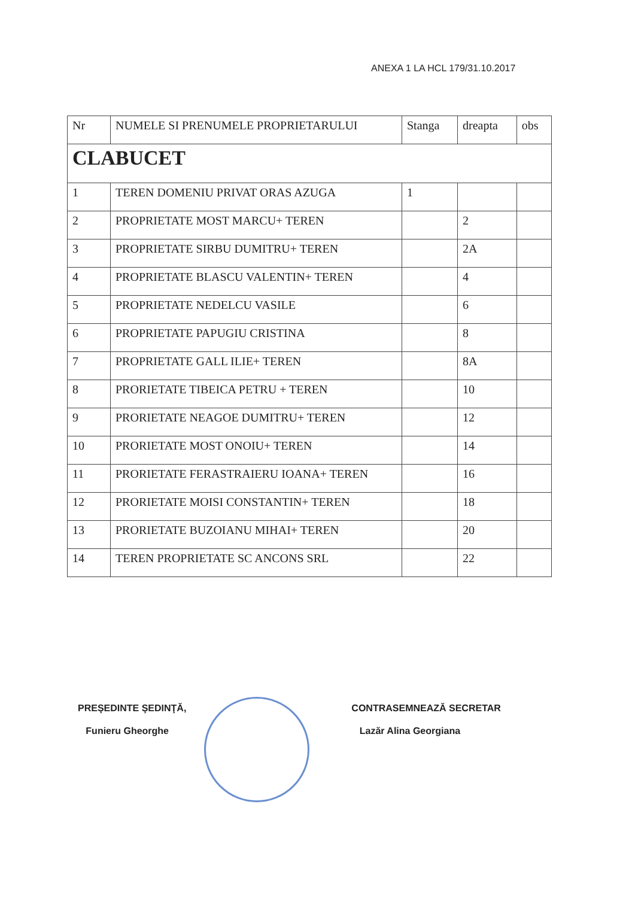ANEXA 1 LA HCL 179/31.10.2017
| Nr | NUMELE SI PRENUMELE PROPRIETARULUI | Stanga | dreapta | obs |
| --- | --- | --- | --- | --- |
| CLABUCET | | | | |
| 1 | TEREN DOMENIU PRIVAT ORAS AZUGA | 1 | | |
| 2 | PROPRIETATE MOST MARCU+ TEREN | | 2 | |
| 3 | PROPRIETATE SIRBU DUMITRU+ TEREN | | 2A | |
| 4 | PROPRIETATE BLASCU VALENTIN+ TEREN | | 4 | |
| 5 | PROPRIETATE NEDELCU VASILE | | 6 | |
| 6 | PROPRIETATE PAPUGIU CRISTINA | | 8 | |
| 7 | PROPRIETATE GALL ILIE+ TEREN | | 8A | |
| 8 | PRORIETATE TIBEICA PETRU + TEREN | | 10 | |
| 9 | PRORIETATE NEAGOE DUMITRU+ TEREN | | 12 | |
| 10 | PRORIETATE MOST ONOIU+ TEREN | | 14 | |
| 11 | PRORIETATE FERASTRAIERU IOANA+ TEREN | | 16 | |
| 12 | PRORIETATE MOISI CONSTANTIN+ TEREN | | 18 | |
| 13 | PRORIETATE BUZOIANU MIHAI+ TEREN | | 20 | |
| 14 | TEREN PROPRIETATE SC ANCONS SRL | | 22 | |
PREŞEDINTE ŞEDINŢĂ,
Funieru Gheorghe
CONTRASEMNEAZĂ SECRETAR
Lazăr Alina Georgiana